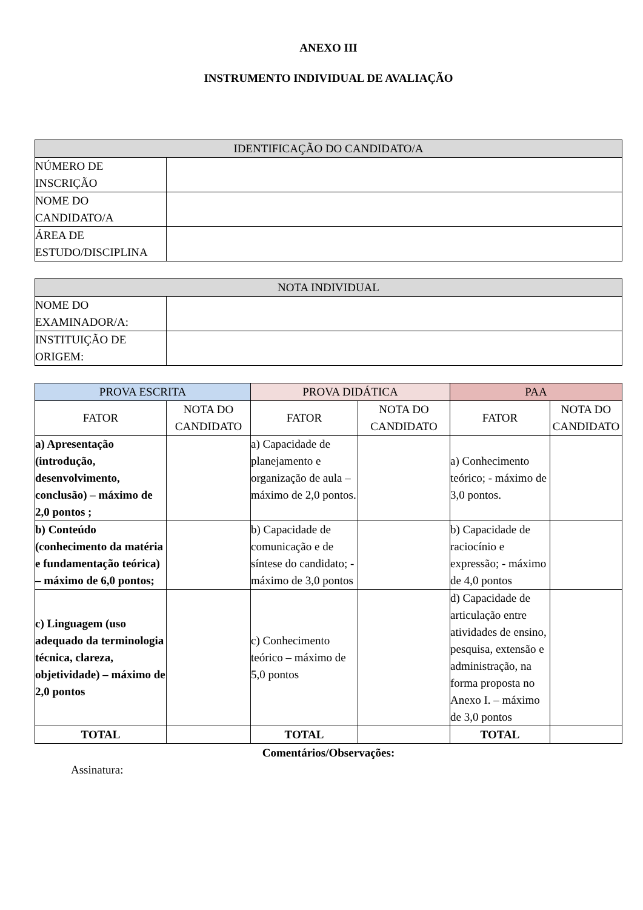ANEXO III
INSTRUMENTO INDIVIDUAL DE AVALIAÇÃO
| IDENTIFICAÇÃO DO CANDIDATO/A | |
| --- | --- |
| NÚMERO DE INSCRIÇÃO | |
| NOME DO CANDIDATO/A | |
| ÁREA DE ESTUDO/DISCIPLINA | |
| NOTA INDIVIDUAL | |
| --- | --- |
| NOME DO EXAMINADOR/A: | |
| INSTITUIÇÃO DE ORIGEM: | |
| PROVA ESCRITA | | PROVA DIDÁTICA | | PAA | |
| --- | --- | --- | --- | --- | --- |
| FATOR | NOTA DO CANDIDATO | FATOR | NOTA DO CANDIDATO | FATOR | NOTA DO CANDIDATO |
| a) Apresentação (introdução, desenvolvimento, conclusão) – máximo de 2,0 pontos ; | | a) Capacidade de planejamento e organização de aula – máximo de 2,0 pontos. | | a) Conhecimento teórico; - máximo de 3,0 pontos. | |
| b) Conteúdo (conhecimento da matéria e fundamentação teórica) – máximo de 6,0 pontos; | | b) Capacidade de comunicação e de síntese do candidato; - máximo de 3,0 pontos | | b) Capacidade de raciocínio e expressão; - máximo de 4,0 pontos | |
| c) Linguagem (uso adequado da terminologia técnica, clareza, objetividade) – máximo de 2,0 pontos | | c) Conhecimento teórico – máximo de 5,0 pontos | | d) Capacidade de articulação entre atividades de ensino, pesquisa, extensão e administração, na forma proposta no Anexo I. – máximo de 3,0 pontos | |
| TOTAL | | TOTAL | | TOTAL | |
Comentários/Observações:
Assinatura: